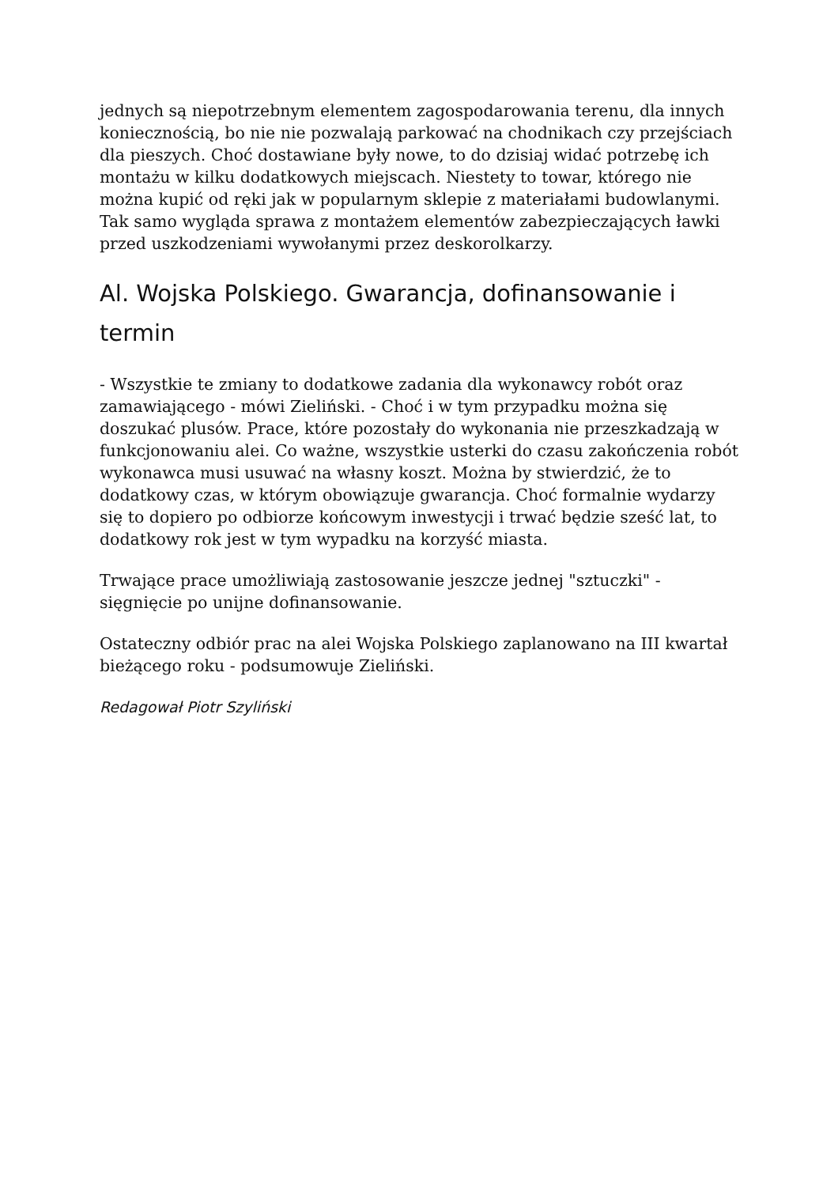jednych są niepotrzebnym elementem zagospodarowania terenu, dla innych koniecznością, bo nie nie pozwalają parkować na chodnikach czy przejściach dla pieszych. Choć dostawiane były nowe, to do dzisiaj widać potrzebę ich montażu w kilku dodatkowych miejscach. Niestety to towar, którego nie można kupić od ręki jak w popularnym sklepie z materiałami budowlanymi. Tak samo wygląda sprawa z montażem elementów zabezpieczających ławki przed uszkodzeniami wywołanymi przez deskorolkarzy.
Al. Wojska Polskiego. Gwarancja, dofinansowanie i termin
- Wszystkie te zmiany to dodatkowe zadania dla wykonawcy robót oraz zamawiającego - mówi Zieliński. - Choć i w tym przypadku można się doszukać plusów. Prace, które pozostały do wykonania nie przeszkadzają w funkcjonowaniu alei. Co ważne, wszystkie usterki do czasu zakończenia robót wykonawca musi usuwać na własny koszt. Można by stwierdzić, że to dodatkowy czas, w którym obowiązuje gwarancja. Choć formalnie wydarzy się to dopiero po odbiorze końcowym inwestycji i trwać będzie sześć lat, to dodatkowy rok jest w tym wypadku na korzyść miasta.
Trwające prace umożliwiają zastosowanie jeszcze jednej "sztuczki" - sięgnięcie po unijne dofinansowanie.
Ostateczny odbiór prac na alei Wojska Polskiego zaplanowano na III kwartał bieżącego roku - podsumowuje Zieliński.
Redagował Piotr Szyliński